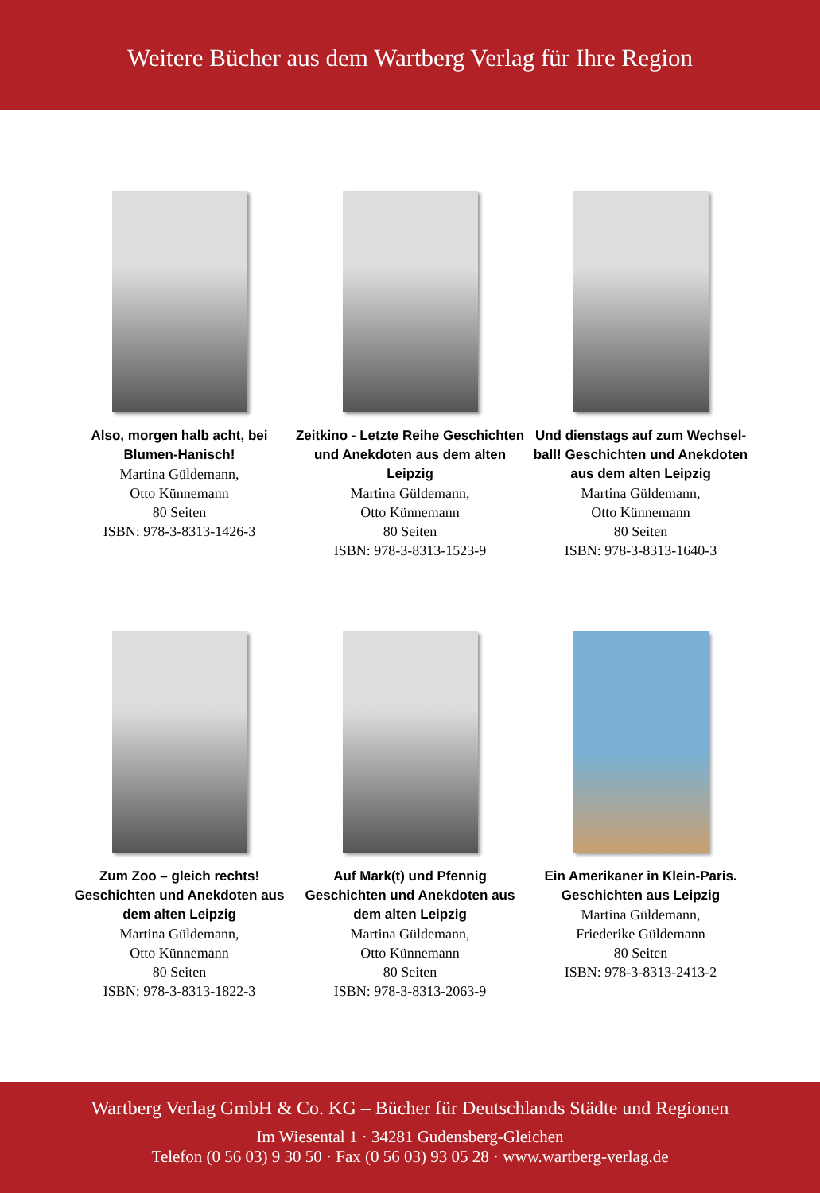Weitere Bücher aus dem Wartberg Verlag für Ihre Region
Also, morgen halb acht, bei Blumen-Hanisch!
Martina Güldemann,
Otto Künnemann
80 Seiten
ISBN: 978-3-8313-1426-3
Zeitkino - Letzte Reihe Geschichten und Anekdoten aus dem alten Leipzig
Martina Güldemann,
Otto Künnemann
80 Seiten
ISBN: 978-3-8313-1523-9
Und dienstags auf zum Wechsel-ball! Geschichten und Anekdoten aus dem alten Leipzig
Martina Güldemann,
Otto Künnemann
80 Seiten
ISBN: 978-3-8313-1640-3
Zum Zoo – gleich rechts! Geschichten und Anekdoten aus dem alten Leipzig
Martina Güldemann,
Otto Künnemann
80 Seiten
ISBN: 978-3-8313-1822-3
Auf Mark(t) und Pfennig Geschichten und Anekdoten aus dem alten Leipzig
Martina Güldemann,
Otto Künnemann
80 Seiten
ISBN: 978-3-8313-2063-9
Ein Amerikaner in Klein-Paris. Geschichten aus Leipzig
Martina Güldemann,
Friederike Güldemann
80 Seiten
ISBN: 978-3-8313-2413-2
Wartberg Verlag GmbH & Co. KG – Bücher für Deutschlands Städte und Regionen
Im Wiesental 1 · 34281 Gudensberg-Gleichen
Telefon (0 56 03) 9 30 50 · Fax (0 56 03) 93 05 28 · www.wartberg-verlag.de